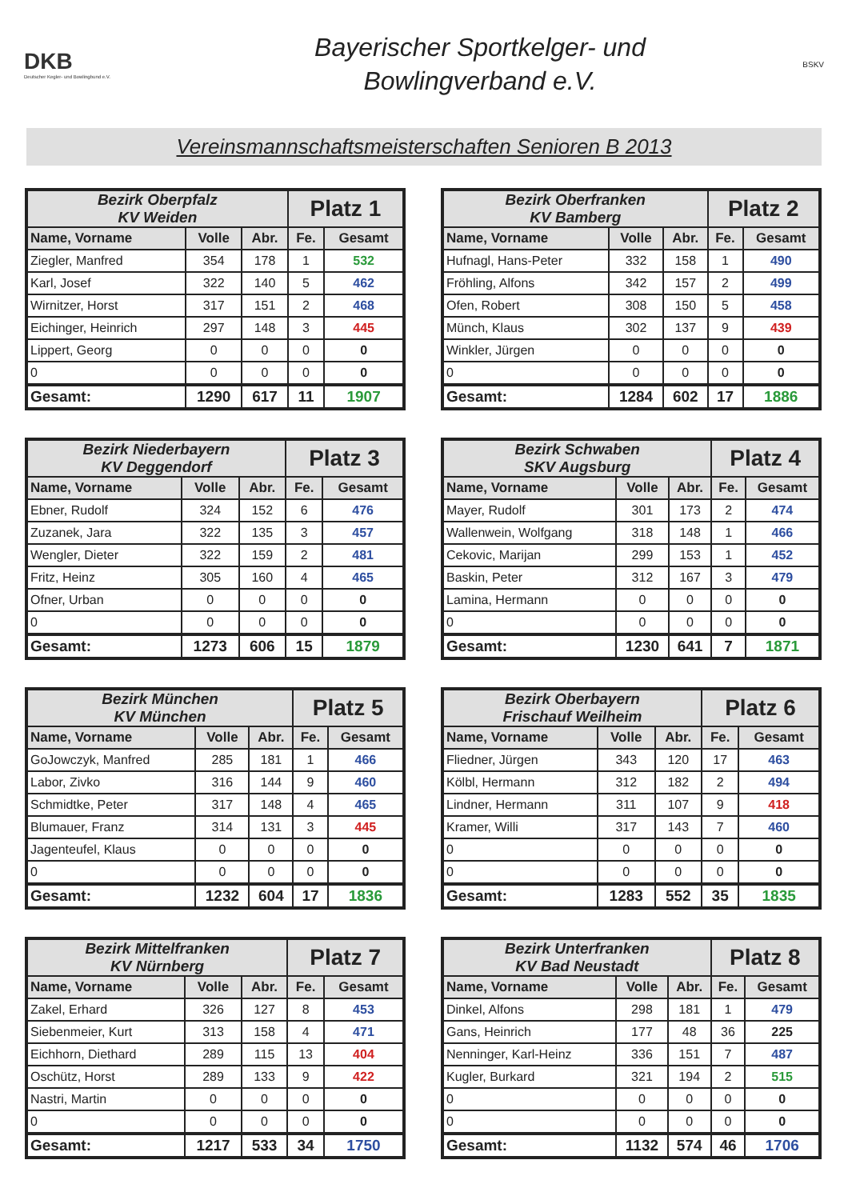DKB
Deutscher Kegler- und Bowlingbund e.V.
Bayerischer Sportkelger- und
Bowlingverband e.V.
BSKV
Vereinsmannschaftsmeisterschaften Senioren B 2013
| Bezirk Oberpfalz KV Weiden | | | Platz 1 | |
| --- | --- | --- | --- | --- |
| Name, Vorname | Volle | Abr. | Fe. | Gesamt |
| Ziegler, Manfred | 354 | 178 | 1 | 532 |
| Karl, Josef | 322 | 140 | 5 | 462 |
| Wirnitzer, Horst | 317 | 151 | 2 | 468 |
| Eichinger, Heinrich | 297 | 148 | 3 | 445 |
| Lippert, Georg | 0 | 0 | 0 | 0 |
| 0 | 0 | 0 | 0 | 0 |
| Gesamt: | 1290 | 617 | 11 | 1907 |
| Bezirk Oberfranken KV Bamberg | | | Platz 2 | |
| --- | --- | --- | --- | --- |
| Name, Vorname | Volle | Abr. | Fe. | Gesamt |
| Hufnagl, Hans-Peter | 332 | 158 | 1 | 490 |
| Fröhling, Alfons | 342 | 157 | 2 | 499 |
| Ofen, Robert | 308 | 150 | 5 | 458 |
| Münch, Klaus | 302 | 137 | 9 | 439 |
| Winkler, Jürgen | 0 | 0 | 0 | 0 |
| 0 | 0 | 0 | 0 | 0 |
| Gesamt: | 1284 | 602 | 17 | 1886 |
| Bezirk Niederbayern KV Deggendorf | | | Platz 3 | |
| --- | --- | --- | --- | --- |
| Name, Vorname | Volle | Abr. | Fe. | Gesamt |
| Ebner, Rudolf | 324 | 152 | 6 | 476 |
| Zuzanek, Jara | 322 | 135 | 3 | 457 |
| Wengler, Dieter | 322 | 159 | 2 | 481 |
| Fritz, Heinz | 305 | 160 | 4 | 465 |
| Ofner, Urban | 0 | 0 | 0 | 0 |
| 0 | 0 | 0 | 0 | 0 |
| Gesamt: | 1273 | 606 | 15 | 1879 |
| Bezirk Schwaben SKV Augsburg | | | Platz 4 | |
| --- | --- | --- | --- | --- |
| Name, Vorname | Volle | Abr. | Fe. | Gesamt |
| Mayer, Rudolf | 301 | 173 | 2 | 474 |
| Wallenwein, Wolfgang | 318 | 148 | 1 | 466 |
| Cekovic, Marijan | 299 | 153 | 1 | 452 |
| Baskin, Peter | 312 | 167 | 3 | 479 |
| Lamina, Hermann | 0 | 0 | 0 | 0 |
| 0 | 0 | 0 | 0 | 0 |
| Gesamt: | 1230 | 641 | 7 | 1871 |
| Bezirk München KV München | | | Platz 5 | |
| --- | --- | --- | --- | --- |
| Name, Vorname | Volle | Abr. | Fe. | Gesamt |
| GoJowczyk, Manfred | 285 | 181 | 1 | 466 |
| Labor, Zivko | 316 | 144 | 9 | 460 |
| Schmidtke, Peter | 317 | 148 | 4 | 465 |
| Blumauer, Franz | 314 | 131 | 3 | 445 |
| Jagenteufel, Klaus | 0 | 0 | 0 | 0 |
| 0 | 0 | 0 | 0 | 0 |
| Gesamt: | 1232 | 604 | 17 | 1836 |
| Bezirk Oberbayern Frischauf Weilheim | | | Platz 6 | |
| --- | --- | --- | --- | --- |
| Name, Vorname | Volle | Abr. | Fe. | Gesamt |
| Fliedner, Jürgen | 343 | 120 | 17 | 463 |
| Kölbl, Hermann | 312 | 182 | 2 | 494 |
| Lindner, Hermann | 311 | 107 | 9 | 418 |
| Kramer, Willi | 317 | 143 | 7 | 460 |
| 0 | 0 | 0 | 0 | 0 |
| 0 | 0 | 0 | 0 | 0 |
| Gesamt: | 1283 | 552 | 35 | 1835 |
| Bezirk Mittelfranken KV Nürnberg | | | Platz 7 | |
| --- | --- | --- | --- | --- |
| Name, Vorname | Volle | Abr. | Fe. | Gesamt |
| Zakel, Erhard | 326 | 127 | 8 | 453 |
| Siebenmeier, Kurt | 313 | 158 | 4 | 471 |
| Eichhorn, Diethard | 289 | 115 | 13 | 404 |
| Oschütz, Horst | 289 | 133 | 9 | 422 |
| Nastri, Martin | 0 | 0 | 0 | 0 |
| 0 | 0 | 0 | 0 | 0 |
| Gesamt: | 1217 | 533 | 34 | 1750 |
| Bezirk Unterfranken KV Bad Neustadt | | | Platz 8 | |
| --- | --- | --- | --- | --- |
| Name, Vorname | Volle | Abr. | Fe. | Gesamt |
| Dinkel, Alfons | 298 | 181 | 1 | 479 |
| Gans, Heinrich | 177 | 48 | 36 | 225 |
| Nenninger, Karl-Heinz | 336 | 151 | 7 | 487 |
| Kugler, Burkard | 321 | 194 | 2 | 515 |
| 0 | 0 | 0 | 0 | 0 |
| 0 | 0 | 0 | 0 | 0 |
| Gesamt: | 1132 | 574 | 46 | 1706 |